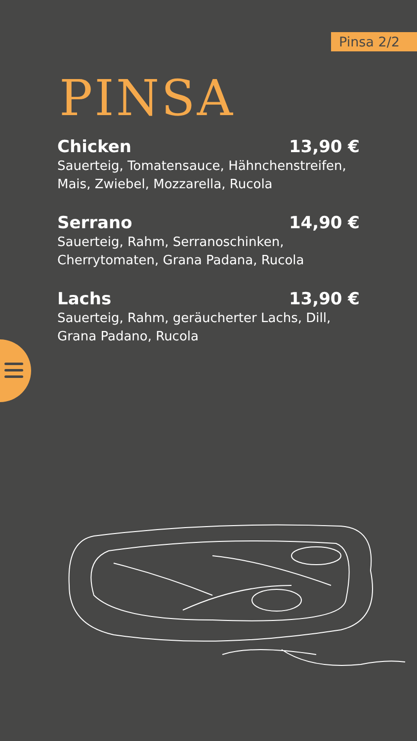Pinsa 2/2
PINSA
Chicken 13,90 €
Sauerteig, Tomatensauce, Hähnchenstreifen,
Mais, Zwiebel, Mozzarella, Rucola
Serrano 14,90 €
Sauerteig, Rahm, Serranoschinken,
Cherrytomaten, Grana Padana, Rucola
Lachs 13,90 €
Sauerteig, Rahm, geräucherter Lachs, Dill,
Grana Padano, Rucola